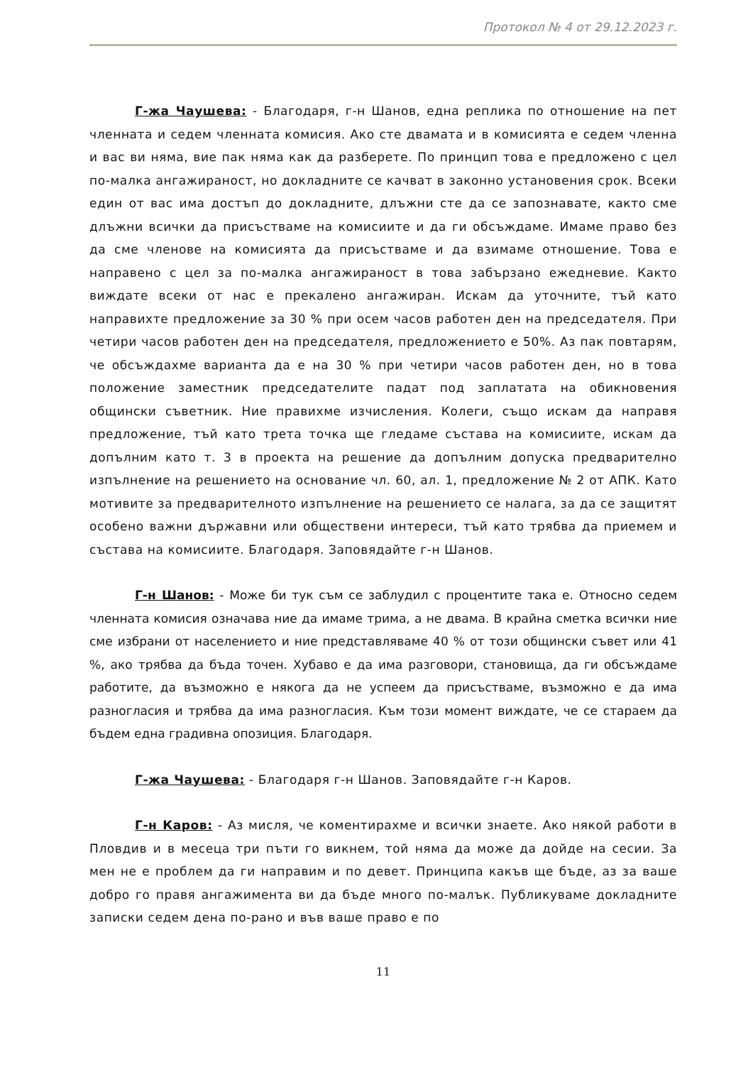Протокол № 4 от 29.12.2023 г.
Г-жа Чаушева: - Благодаря, г-н Шанов, една реплика по отношение на пет членната и седем членната комисия. Ако сте двамата и в комисията е седем членна и вас ви няма, вие пак няма как да разберете. По принцип това е предложено с цел по-малка ангажираност, но докладните се качват в законно установения срок. Всеки един от вас има достъп до докладните, длъжни сте да се запознавате, както сме длъжни всички да присъстваме на комисиите и да ги обсъждаме. Имаме право без да сме членове на комисията да присъстваме и да взимаме отношение. Това е направено с цел за по-малка ангажираност в това забързано ежедневие. Както виждате всеки от нас е прекалено ангажиран. Искам да уточните, тъй като направихте предложение за 30 % при осем часов работен ден на председателя. При четири часов работен ден на председателя, предложението е 50%. Аз пак повтарям, че обсъждахме варианта да е на 30 % при четири часов работен ден, но в това положение заместник председателите падат под заплатата на обикновения общински съветник. Ние правихме изчисления. Колеги, също искам да направя предложение, тъй като трета точка ще гледаме състава на комисиите, искам да допълним като т. 3 в проекта на решение да допълним допуска предварително изпълнение на решението на основание чл. 60, ал. 1, предложение № 2 от АПК. Като мотивите за предварителното изпълнение на решението се налага, за да се защитят особено важни държавни или обществени интереси, тъй като трябва да приемем и състава на комисиите. Благодаря. Заповядайте г-н Шанов.
Г-н Шанов: - Може би тук съм се заблудил с процентите така е. Относно седем членната комисия означава ние да имаме трима, а не двама. В крайна сметка всички ние сме избрани от населението и ние представляваме 40 % от този общински съвет или 41 %, ако трябва да бъда точен. Хубаво е да има разговори, становища, да ги обсъждаме работите, да възможно е някога да не успеем да присъстваме, възможно е да има разногласия и трябва да има разногласия. Към този момент виждате, че се стараем да бъдем една градивна опозиция. Благодаря.
Г-жа Чаушева: - Благодаря г-н Шанов. Заповядайте г-н Каров.
Г-н Каров: - Аз мисля, че коментирахме и всички знаете. Ако някой работи в Пловдив и в месеца три пъти го викнем, той няма да може да дойде на сесии. За мен не е проблем да ги направим и по девет. Принципа какъв ще бъде, аз за ваше добро го правя ангажимента ви да бъде много по-малък. Публикуваме докладните записки седем дена по-рано и във ваше право е по
11